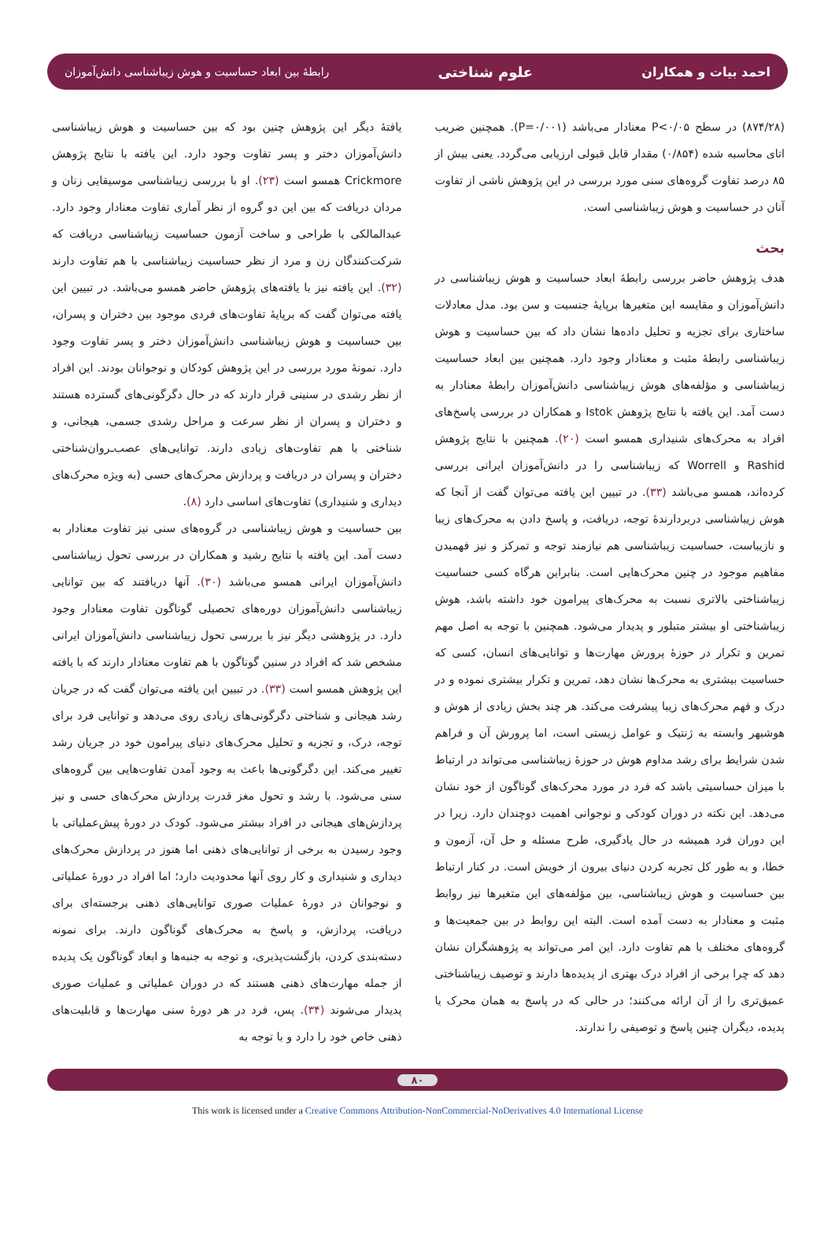احمد بیات و همکاران علوم شناختی رابطهٔ بین ابعاد حساسیت و هوش زیباشناسی دانش‌آموزان
(۸۷۴/۲۸) در سطح P<۰/۰۵ معنادار می‌باشد (P=۰/۰۰۱). همچنین ضریب اتای محاسبه شده (۰/۸۵۴) مقدار قابل قبولی ارزیابی می‌گردد. یعنی بیش از ۸۵ درصد تفاوت گروه‌های سنی مورد بررسی در این پژوهش ناشی از تفاوت آنان در حساسیت و هوش زیباشناسی است.
بحث
هدف پژوهش حاضر بررسی رابطهٔ ابعاد حساسیت و هوش زیباشناسی در دانش‌آموزان و مقایسه این متغیرها برپایهٔ جنسیت و سن بود. مدل معادلات ساختاری برای تجزیه و تحلیل داده‌ها نشان داد که بین حساسیت و هوش زیباشناسی رابطهٔ مثبت و معنادار وجود دارد. همچنین بین ابعاد حساسیت زیباشناسی و مؤلفه‌های هوش زیباشناسی دانش‌آموزان رابطهٔ معنادار به دست آمد. این یافته با نتایج پژوهش Istok و همکاران در بررسی پاسخ‌های افراد به محرک‌های شنیداری همسو است (۲۰). همچنین با نتایج پژوهش Rashid و Worrell که زیباشناسی را در دانش‌آموزان ایرانی بررسی کرده‌اند، همسو می‌باشد (۳۳). در تبیین این یافته می‌توان گفت از آنجا که هوش زیباشناسی دربردارندهٔ توجه، دریافت، و پاسخ دادن به محرک‌های زیبا و نازیباست، حساسیت زیباشناسی هم نیازمند توجه و تمرکز و نیز فهمیدن مفاهیم موجود در چنین محرک‌هایی است. بنابراین هرگاه کسی حساسیت زیباشناختی بالاتری نسبت به محرک‌های پیرامون خود داشته باشد، هوش زیباشناختی او بیشتر متبلور و پدیدار می‌شود. همچنین با توجه به اصل مهم تمرین و تکرار در حوزهٔ پرورش مهارت‌ها و توانایی‌های انسان، کسی که حساسیت بیشتری به محرک‌ها نشان دهد، تمرین و تکرار بیشتری نموده و در درک و فهم محرک‌های زیبا پیشرفت می‌کند. هر چند بخش زیادی از هوش و هوشبهر وابسته به ژنتیک و عوامل زیستی است، اما پرورش آن و فراهم شدن شرایط برای رشد مداوم هوش در حوزهٔ زیباشناسی می‌تواند در ارتباط با میزان حساسیتی باشد که فرد در مورد محرک‌های گوناگون از خود نشان می‌دهد. این نکته در دوران کودکی و نوجوانی اهمیت دوچندان دارد. زیرا در این دوران فرد همیشه در حال یادگیری، طرح مسئله و حل آن، آزمون و خطا، و به طور کل تجربه کردن دنیای بیرون از خویش است. در کنار ارتباط بین حساسیت و هوش زیباشناسی، بین مؤلفه‌های این متغیرها نیز روابط مثبت و معنادار به دست آمده است. البته این روابط در بین جمعیت‌ها و گروه‌های مختلف با هم تفاوت دارد. این امر می‌تواند به پژوهشگران نشان دهد که چرا برخی از افراد درک بهتری از پدیده‌ها دارند و توصیف زیباشناختی عمیق‌تری را از آن ارائه می‌کنند؛ در حالی که در پاسخ به همان محرک یا پدیده، دیگران چنین پاسخ و توصیفی را ندارند.
یافتهٔ دیگر این پژوهش چنین بود که بین حساسیت و هوش زیباشناسی دانش‌آموزان دختر و پسر تفاوت وجود دارد. این یافته با نتایج پژوهش Crickmore همسو است (۲۳). او با بررسی زیباشناسی موسیقایی زنان و مردان دریافت که بین این دو گروه از نظر آماری تفاوت معنادار وجود دارد. عبدالمالکی با طراحی و ساخت آزمون حساسیت زیباشناسی دریافت که شرکت‌کنندگان زن و مرد از نظر حساسیت زیباشناسی با هم تفاوت دارند (۳۲). این یافته نیز با یافته‌های پژوهش حاضر همسو می‌باشد. در تبیین این یافته می‌توان گفت که برپایهٔ تفاوت‌های فردی موجود بین دختران و پسران، بین حساسیت و هوش زیباشناسی دانش‌آموزان دختر و پسر تفاوت وجود دارد. نمونهٔ مورد بررسی در این پژوهش کودکان و نوجوانان بودند. این افراد از نظر رشدی در سنینی قرار دارند که در حال دگرگونی‌های گسترده هستند و دختران و پسران از نظر سرعت و مراحل رشدی جسمی، هیجانی، و شناختی با هم تفاوت‌های زیادی دارند. توانایی‌های عصب‌ـروان‌شناختی دختران و پسران در دریافت و پردازش محرک‌های حسی (به ویژه محرک‌های دیداری و شنیداری) تفاوت‌های اساسی دارد (۸).
بین حساسیت و هوش زیباشناسی در گروه‌های سنی نیز تفاوت معنادار به دست آمد. این یافته با نتایج رشید و همکاران در بررسی تحول زیباشناسی دانش‌آموزان ایرانی همسو می‌باشد (۳۰). آنها دریافتند که بین توانایی زیباشناسی دانش‌آموزان دوره‌های تحصیلی گوناگون تفاوت معنادار وجود دارد. در پژوهشی دیگر نیز با بررسی تحول زیباشناسی دانش‌آموزان ایرانی مشخص شد که افراد در سنین گوناگون با هم تفاوت معنادار دارند که با یافته این پژوهش همسو است (۳۳). در تبیین این یافته می‌توان گفت که در جریان رشد هیجانی و شناختی دگرگونی‌های زیادی روی می‌دهد و توانایی فرد برای توجه، درک، و تجزیه و تحلیل محرک‌های دنیای پیرامون خود در جریان رشد تغییر می‌کند. این دگرگونی‌ها باعث به وجود آمدن تفاوت‌هایی بین گروه‌های سنی می‌شود. با رشد و تحول مغز قدرت پردازش محرک‌های حسی و نیز پردازش‌های هیجانی در افراد بیشتر می‌شود. کودک در دورهٔ پیش‌عملیاتی با وجود رسیدن به برخی از توانایی‌های ذهنی اما هنوز در پردازش محرک‌های دیداری و شنیداری و کار روی آنها محدودیت دارد؛ اما افراد در دورهٔ عملیاتی و نوجوانان در دورهٔ عملیات صوری توانایی‌های ذهنی برجسته‌ای برای دریافت، پردازش، و پاسخ به محرک‌های گوناگون دارند. برای نمونه دسته‌بندی کردن، بازگشت‌پذیری، و توجه به جنبه‌ها و ابعاد گوناگون یک پدیده از جمله مهارت‌های ذهنی هستند که در دوران عملیاتی و عملیات صوری پدیدار می‌شوند (۳۴). پس، فرد در هر دورهٔ سنی مهارت‌ها و قابلیت‌های ذهنی خاص خود را دارد و با توجه به
۸۰
This work is licensed under a Creative Commons Attribution-NonCommercial-NoDerivatives 4.0 International License